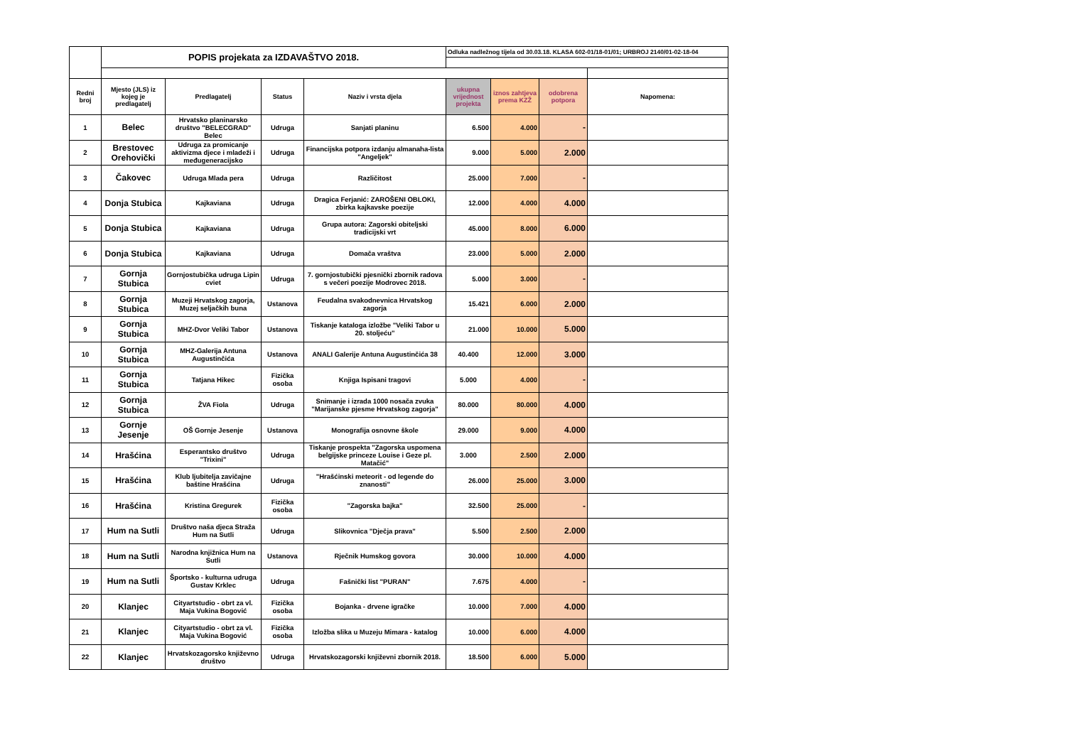| | POPIS projekata za IZDAVAŠTVO 2018. | | | | Odluka nadležnog tijela od 30.03.18. KLASA 602-01/18-01/01; URBROJ 2140/01-02-18-04 | | | |
| Redni broj | Mjesto (JLS) iz kojeg je predlagatelj | Predlagatelj | Status | Naziv i vrsta djela | ukupna vrijednost projekta | iznos zahtjeva prema KZŽ | odobrena potpora | Napomena: |
| 1 | Belec | Hrvatsko planinarsko društvo "BELECGRAD" Belec | Udruga | Sanjati planinu | 6.500 | 4.000 | - | |
| 2 | Brestovec Orehovički | Udruga za promicanje aktivizma djece i mladeži i međugeneracijsko | Udruga | Financijska potpora izdanju almanaha-lista "Angeljek" | 9.000 | 5.000 | 2.000 | |
| 3 | Čakovec | Udruga Mlada pera | Udruga | Različitost | 25.000 | 7.000 | - | |
| 4 | Donja Stubica | Kajkaviana | Udruga | Dragica Ferjanić: ZAROŠENI OBLOKI, zbirka kajkavske poezije | 12.000 | 4.000 | 4.000 | |
| 5 | Donja Stubica | Kajkaviana | Udruga | Grupa autora: Zagorski obiteljski tradicijski vrt | 45.000 | 8.000 | 6.000 | |
| 6 | Donja Stubica | Kajkaviana | Udruga | Domača vraštva | 23.000 | 5.000 | 2.000 | |
| 7 | Gornja Stubica | Gornjostubička udruga Lipin cviet | Udruga | 7. gornjostubički pjesnički zbornik radova s večeri poezije Modrovec 2018. | 5.000 | 3.000 | - | |
| 8 | Gornja Stubica | Muzeji Hrvatskog zagorja, Muzej seljačkih buna | Ustanova | Feudalna svakodnevnica Hrvatskog zagorja | 15.421 | 6.000 | 2.000 | |
| 9 | Gornja Stubica | MHZ-Dvor Veliki Tabor | Ustanova | Tiskanje kataloga izložbe "Veliki Tabor u 20. stoljeću" | 21.000 | 10.000 | 5.000 | |
| 10 | Gornja Stubica | MHZ-Galerija Antuna Augustinčića | Ustanova | ANALI Galerije Antuna Augustinčića 38 | 40.400 | 12.000 | 3.000 | |
| 11 | Gornja Stubica | Tatjana Hikec | Fizička osoba | Knjiga Ispisani tragovi | 5.000 | 4.000 | - | |
| 12 | Gornja Stubica | ŽVA Fiola | Udruga | Snimanje i izrada 1000 nosača zvuka "Marijanske pjesme Hrvatskog zagorja" | 80.000 | 80.000 | 4.000 | |
| 13 | Gornje Jesenje | OŠ Gornje Jesenje | Ustanova | Monografija osnovne škole | 29.000 | 9.000 | 4.000 | |
| 14 | Hrašćina | Esperantsko društvo "Trixini" | Udruga | Tiskanje prospekta "Zagorska uspomena belgijske princeze Louise i Geze pl. Matačić" | 3.000 | 2.500 | 2.000 | |
| 15 | Hrašćina | Klub ljubitelja zavičajne baštine Hrašćina | Udruga | "Hrašćinski meteorit - od legende do znanosti" | 26.000 | 25.000 | 3.000 | |
| 16 | Hrašćina | Kristina Gregurek | Fizička osoba | "Zagorska bajka" | 32.500 | 25.000 | - | |
| 17 | Hum na Sutli | Društvo naša djeca Straža Hum na Sutli | Udruga | Slikovnica "Dječja prava" | 5.500 | 2.500 | 2.000 | |
| 18 | Hum na Sutli | Narodna knjižnica Hum na Sutli | Ustanova | Rječnik Humskog govora | 30.000 | 10.000 | 4.000 | |
| 19 | Hum na Sutli | Športsko - kulturna udruga Gustav Krklec | Udruga | Fašnički list "PURAN" | 7.675 | 4.000 | - | |
| 20 | Klanjec | Cityartstudio - obrt za vl. Maja Vukina Bogović | Fizička osoba | Bojanka - drvene igračke | 10.000 | 7.000 | 4.000 | |
| 21 | Klanjec | Cityartstudio - obrt za vl. Maja Vukina Bogović | Fizička osoba | Izložba slika u Muzeju Mimara - katalog | 10.000 | 6.000 | 4.000 | |
| 22 | Klanjec | Hrvatskozagorsko književno društvo | Udruga | Hrvatskozagorski književni zbornik 2018. | 18.500 | 6.000 | 5.000 | |